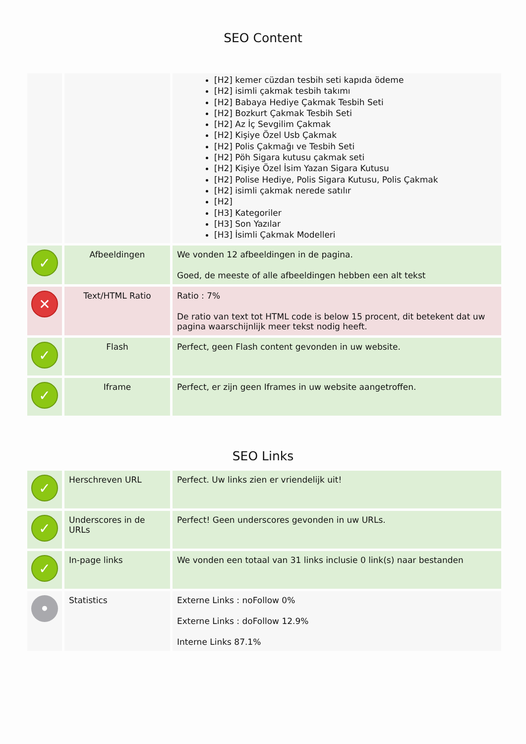SEO Content
| | | [H2] kemer cüzdan tesbih seti kapıda ödeme [H2] isimli çakmak tesbih takımı [H2] Babaya Hediye Çakmak Tesbih Seti [H2] Bozkurt Çakmak Tesbih Seti [H2] Az İç Sevgilim Çakmak [H2] Kişiye Özel Usb Çakmak [H2] Polis Çakmağı ve Tesbih Seti [H2] Pöh Sigara kutusu çakmak seti [H2] Kişiye Özel İsim Yazan Sigara Kutusu [H2] Polise Hediye, Polis Sigara Kutusu, Polis Çakmak [H2] isimli çakmak nerede satılır [H2] [H3] Kategoriler [H3] Son Yazılar [H3] İsimli Çakmak Modelleri |
| ✓ | Afbeeldingen | We vonden 12 afbeeldingen in de pagina. Goed, de meeste of alle afbeeldingen hebben een alt tekst |
| ✕ | Text/HTML Ratio | Ratio : 7% De ratio van text tot HTML code is below 15 procent, dit betekent dat uw pagina waarschijnlijk meer tekst nodig heeft. |
| ✓ | Flash | Perfect, geen Flash content gevonden in uw website. |
| ✓ | Iframe | Perfect, er zijn geen Iframes in uw website aangetroffen. |
SEO Links
| ✓ | Herschreven URL | Perfect. Uw links zien er vriendelijk uit! |
| ✓ | Underscores in de URLs | Perfect! Geen underscores gevonden in uw URLs. |
| ✓ | In-page links | We vonden een totaal van 31 links inclusie 0 link(s) naar bestanden |
| • | Statistics | Externe Links : noFollow 0% Externe Links : doFollow 12.9% Interne Links 87.1% |